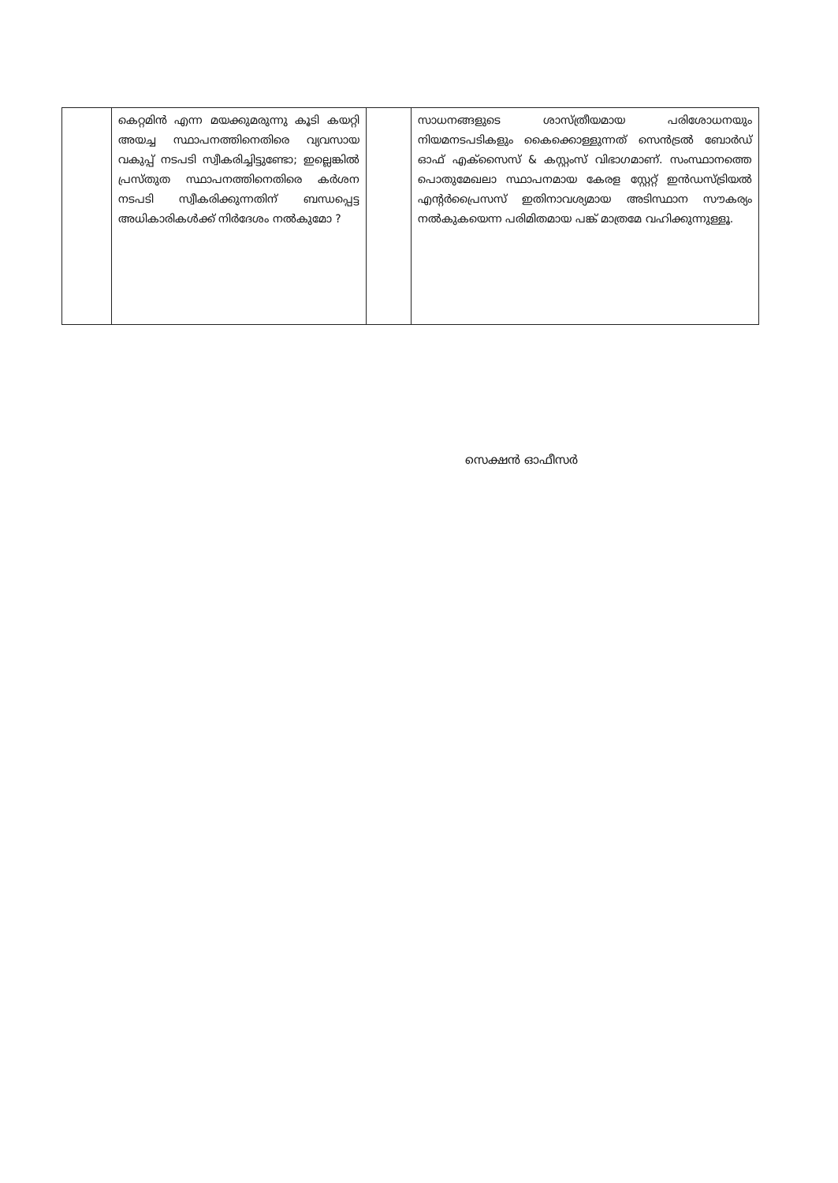| | കെറ്റമിൻ എന്ന മയക്കുമരുന്നു കൂടി കയറ്റി അയച്ച സ്ഥാപനത്തിനെതിരെ വ്യവസായ വകുപ്പ് നടപടി സ്വീകരിച്ചിട്ടുണ്ടോ; ഇല്ലെങ്കിൽ പ്രസ്തുത സ്ഥാപനത്തിനെതിരെ കർശന നടപടി സ്വീകരിക്കുന്നതിന് ബന്ധപ്പെട്ട അധികാരികൾക്ക് നിർദേശം നൽകുമോ ? | | സാധനങ്ങളുടെ ശാസ്ത്രീയമായ പരിശോധനയും നിയമനടപടികളും കൈക്കൊള്ളുന്നത് സെൻട്രൽ ബോർഡ് ഓഫ് എക്സൈസ് & കസ്റ്റംസ് വിഭാഗമാണ്. സംസ്ഥാനത്തെ പൊതുമേഖലാ സ്ഥാപനമായ കേരള സ്റ്റേറ്റ് ഇൻഡസ്ട്രിയൽ എന്റർപ്രൈസസ് ഇതിനാവശ്യമായ അടിസ്ഥാന സൗകര്യം നൽകുകയെന്ന പരിമിതമായ പങ്ക് മാത്രമേ വഹിക്കുന്നുള്ളൂ. |
സെക്ഷൻ ഓഫീസർ